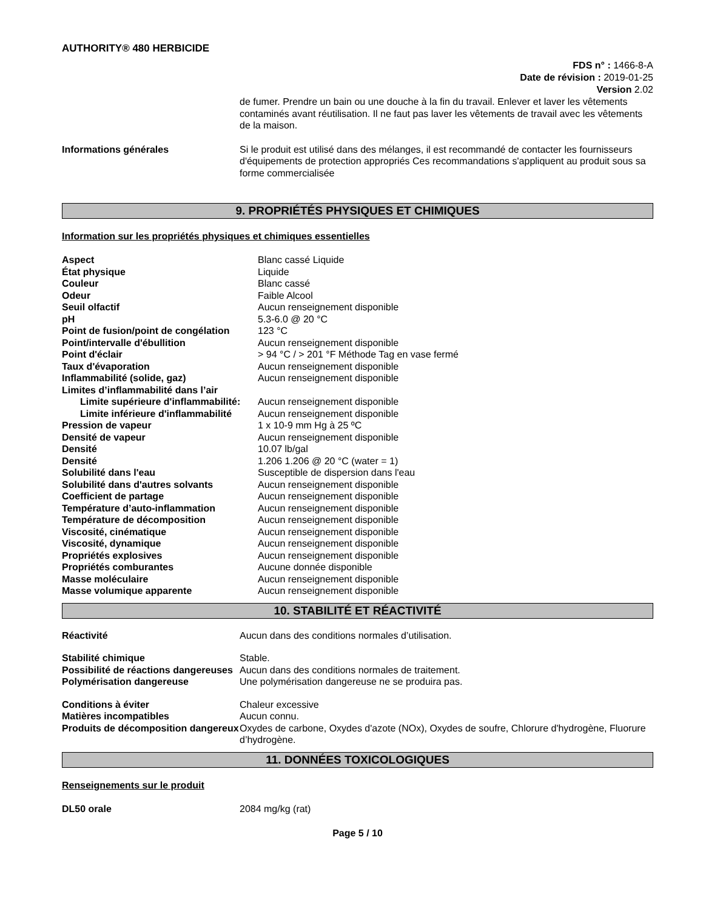AUTHORITY® 480 HERBICIDE
FDS n° : 1466-8-A
Date de révision : 2019-01-25
Version 2.02
| | de fumer. Prendre un bain ou une douche à la fin du travail. Enlever et laver les vêtements contaminés avant réutilisation. Il ne faut pas laver les vêtements de travail avec les vêtements de la maison. |
| Informations générales | Si le produit est utilisé dans des mélanges, il est recommandé de contacter les fournisseurs d'équipements de protection appropriés Ces recommandations s'appliquent au produit sous sa forme commercialisée |
9. PROPRIÉTÉS PHYSIQUES ET CHIMIQUES
Information sur les propriétés physiques et chimiques essentielles
| Aspect | Blanc cassé Liquide |
| État physique | Liquide |
| Couleur | Blanc cassé |
| Odeur | Faible Alcool |
| Seuil olfactif | Aucun renseignement disponible |
| pH | 5.3-6.0 @ 20 °C |
| Point de fusion/point de congélation | 123 °C |
| Point/intervalle d'ébullition | Aucun renseignement disponible |
| Point d'éclair | > 94 °C / > 201 °F Méthode Tag en vase fermé |
| Taux d'évaporation | Aucun renseignement disponible |
| Inflammabilité (solide, gaz) | Aucun renseignement disponible |
| Limites d’inflammabilité dans l’air | |
| Limite supérieure d'inflammabilité: | Aucun renseignement disponible |
| Limite inférieure d'inflammabilité | Aucun renseignement disponible |
| Pression de vapeur | 1 x 10-9 mm Hg à 25 ºC |
| Densité de vapeur | Aucun renseignement disponible |
| Densité | 10.07 lb/gal |
| Densité | 1.206 1.206 @ 20 °C (water = 1) |
| Solubilité dans l'eau | Susceptible de dispersion dans l'eau |
| Solubilité dans d'autres solvants | Aucun renseignement disponible |
| Coefficient de partage | Aucun renseignement disponible |
| Température d’auto-inflammation | Aucun renseignement disponible |
| Température de décomposition | Aucun renseignement disponible |
| Viscosité, cinématique | Aucun renseignement disponible |
| Viscosité, dynamique | Aucun renseignement disponible |
| Propriétés explosives | Aucun renseignement disponible |
| Propriétés comburantes | Aucune donnée disponible |
| Masse moléculaire | Aucun renseignement disponible |
| Masse volumique apparente | Aucun renseignement disponible |
10. STABILITÉ ET RÉACTIVITÉ
| Réactivité | Aucun dans des conditions normales d’utilisation. |
| Stabilité chimique | Stable. |
| Possibilité de réactions dangereuses | Aucun dans des conditions normales de traitement. |
| Polymérisation dangereuse | Une polymérisation dangereuse ne se produira pas. |
| Conditions à éviter | Chaleur excessive |
| Matières incompatibles | Aucun connu. |
| Produits de décomposition dangereux | Oxydes de carbone, Oxydes d'azote (NOx), Oxydes de soufre, Chlorure d'hydrogène, Fluorure d’hydrogène. |
11. DONNÉES TOXICOLOGIQUES
Renseignements sur le produit
| DL50 orale | 2084 mg/kg (rat) |
Page 5 / 10